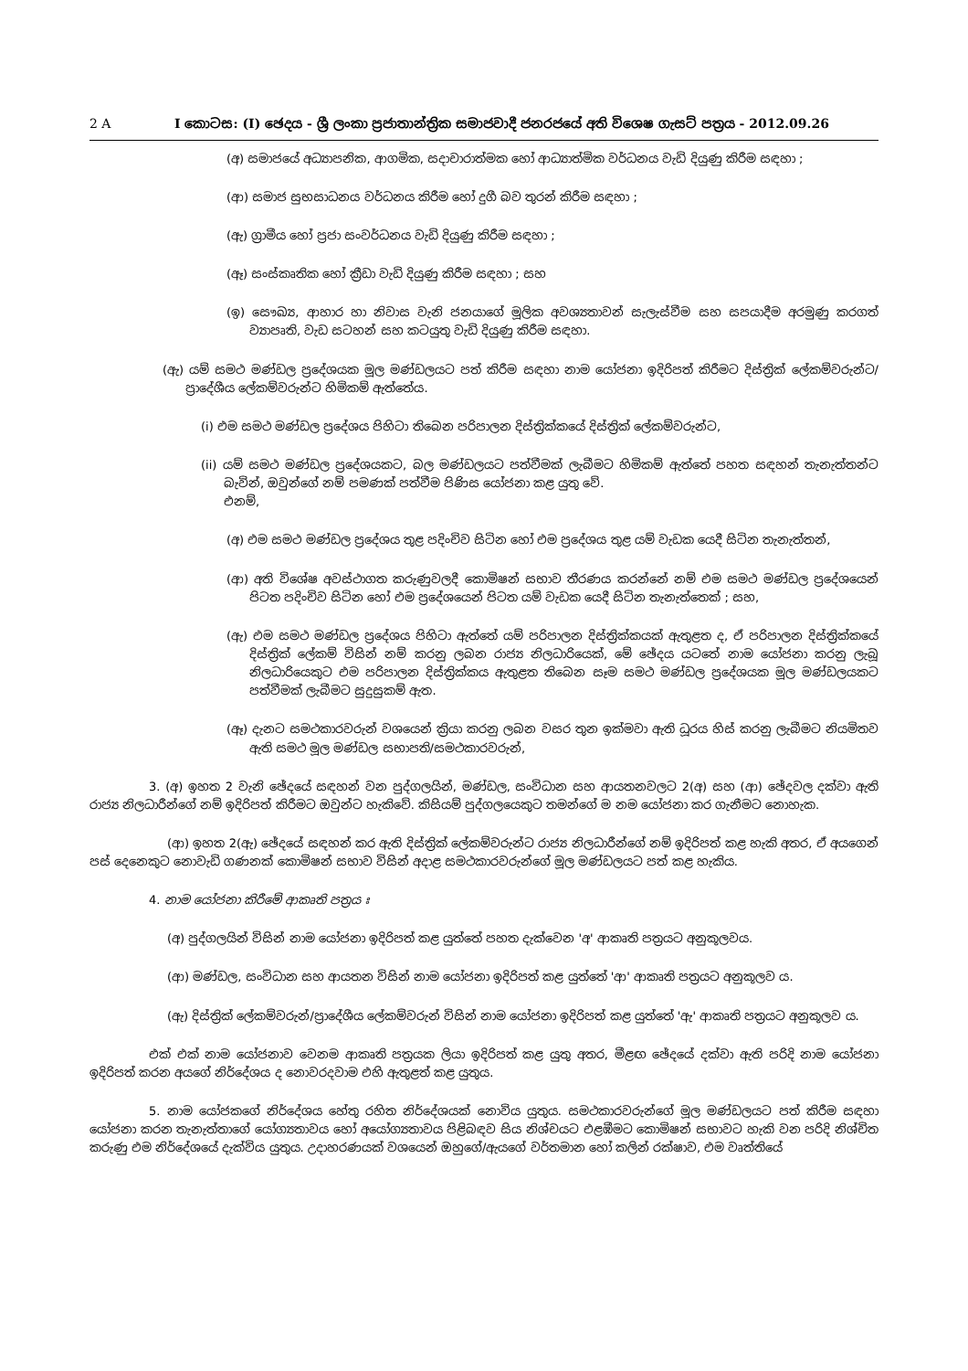2 A I කොටස: (I) ඡෙදය - ශ්‍රී ලංකා ප්‍රජාතාන්ත්‍රික සමාජවාදී ජනරජයේ අති විශෙෂ ගැසට් පත්‍රය - 2012.09.26
(අ) සමාජයේ අධ්‍යාපනික, ආගමික, සදාචාරාත්මක හෝ ආධ්‍යාත්මික වර්ධනය වැඩි දියුණු කිරීම සඳහා ;
(ආ) සමාජ සුභසාධනය වර්ධනය කිරීම හෝ දුගී බව තුරන් කිරීම සඳහා ;
(ඇ) ග්‍රාමීය හෝ ප්‍රජා සංවර්ධනය වැඩි දියුණු කිරීම සඳහා ;
(ඈ) සංස්කෘතික හෝ ක්‍රීඩා වැඩි දියුණු කිරීම සඳහා ; සහ
(ඉ) සෞඛ්‍ය, ආහාර හා නිවාස වැනි ජනයාගේ මූලික අවශ්‍යතාවන් සැලැස්වීම සහ සපයාදීම අරමුණු කරගත් ව්‍යාපෘති, වැඩ සටහන් සහ කටයුතු වැඩි දියුණු කිරීම සඳහා.
(ඇ) යම් සමථ මණ්ඩල ප්‍රදේශයක මූල මණ්ඩලයට පත් කිරීම සඳහා නාම යෝජනා ඉදිරිපත් කිරීමට දිස්ත්‍රික් ලේකම්වරුන්ට/ප්‍රාදේශීය ලේකම්වරුන්ට හිමිකම් ඇත්තේය.
(i) එම සමථ මණ්ඩල ප්‍රදේශය පිහිටා තිබෙන පරිපාලන දිස්ත්‍රික්කයේ දිස්ත්‍රික් ලේකම්වරුන්ට,
(ii) යම් සමථ මණ්ඩල ප්‍රදේශයකට, බල මණ්ඩලයට පත්වීමක් ලැබීමට හිමිකම් ඇත්තේ පහත සඳහන් තැනැත්තන්ට බැවින්, ඔවුන්ගේ නම් පමණක් පත්වීම පිණිස යෝජනා කළ යුතු වේ.
එනම්,
(අ) එම සමථ මණ්ඩල ප්‍රදේශය තුළ පදිංචිව සිටින හෝ එම ප්‍රදේශය තුළ යම් වැඩක යෙදී සිටින තැනැත්තන්,
(ආ) අති විශේෂ අවස්ථාගත කරුණුවලදී කොමිෂන් සභාව තීරණය කරන්නේ නම් එම සමථ මණ්ඩල ප්‍රදේශයෙන් පිටත පදිංචිව සිටින හෝ එම ප්‍රදේශයෙන් පිටත යම් වැඩක යෙදී සිටින තැනැත්තෙක් ; සහ,
(ඇ) එම සමථ මණ්ඩල ප්‍රදේශය පිහිටා ඇත්තේ යම් පරිපාලන දිස්ත්‍රික්කයක් ඇතුළත ද, ඒ පරිපාලන දිස්ත්‍රික්කයේ දිස්ත්‍රික් ලේකම් විසින් නම් කරනු ලබන රාජ්‍ය නිලධාරියෙක්, මේ ඡේදය යටතේ නාම යෝජනා කරනු ලැබූ නිලධාරියෙකුට එම පරිපාලන දිස්ත්‍රික්කය ඇතුළත තිබෙන සෑම සමථ මණ්ඩල ප්‍රදේශයක මූල මණ්ඩලයකට පත්වීමක් ලැබීමට සුදුසුකම් ඇත.
(ඈ) දැනට සමථකාරවරුන් වශයෙන් ක්‍රියා කරනු ලබන වසර තුන ඉක්මවා ඇති ධූරය හිස් කරනු ලැබීමට නියමිතව ඇති සමථ මූල මණ්ඩල සභාපති/සමථකාරවරුන්,
3. (අ) ඉහත 2 වැනි ඡේදයේ සඳහන් වන පුද්ගලයින්, මණ්ඩල, සංවිධාන සහ ආයතනවලට 2(අ) සහ (ආ) ඡේදවල දක්වා ඇති රාජ්‍ය නිලධාරීන්ගේ නම් ඉදිරිපත් කිරීමට ඔවුන්ට හැකිවේ. කිසියම් පුද්ගලයෙකුට තමන්ගේ ම නම යෝජනා කර ගැනීමට නොහැක.
(ආ) ඉහත 2(ඇ) ඡේදයේ සඳහන් කර ඇති දිස්ත්‍රික් ලේකම්වරුන්ට රාජ්‍ය නිලධාරීන්ගේ නම් ඉදිරිපත් කළ හැකි අතර, ඒ අයගෙන් පස් දෙනෙකුට නොවැඩි ගණනක් කොමිෂන් සභාව විසින් අදාළ සමථකාරවරුන්ගේ මූල මණ්ඩලයට පත් කළ හැකිය.
4. නාම යෝජනා කිරීමේ ආකෘති පත්‍රය ඃ
(අ) පුද්ගලයින් විසින් නාම යෝජනා ඉදිරිපත් කළ යුත්තේ පහත දැක්වෙන 'අ' ආකෘති පත්‍රයට අනුකූලවය.
(ආ) මණ්ඩල, සංවිධාන සහ ආයතන විසින් නාම යෝජනා ඉදිරිපත් කළ යුත්තේ 'ආ' ආකෘති පත්‍රයට අනුකූලව ය.
(ඇ) දිස්ත්‍රික් ලේකම්වරුන්/ප්‍රාදේශීය ලේකම්වරුන් විසින් නාම යෝජනා ඉදිරිපත් කළ යුත්තේ 'ඇ' ආකෘති පත්‍රයට අනුකූලව ය.
එක් එක් නාම යෝජනාව වෙනම ආකෘති පත්‍රයක ලියා ඉදිරිපත් කළ යුතු අතර, මීළඟ ඡේදයේ දක්වා ඇති පරිදි නාම යෝජනා ඉදිරිපත් කරන අයගේ නිර්දේශය ද නොවරදවාම එහි ඇතුළත් කළ යුතුය.
5. නාම යෝජකගේ නිර්දේශය හේතු රහිත නිර්දේශයක් නොවිය යුතුය. සමථකාරවරුන්ගේ මූල මණ්ඩලයට පත් කිරීම සඳහා යෝජනා කරන තැනැත්තාගේ යෝග්‍යතාවය හෝ අයෝග්‍යතාවය පිළිබඳව සිය නිශ්චයට එළඹීමට කොමිෂන් සභාවට හැකි වන පරිදි නිශ්චිත කරුණු එම නිර්දේශයේ දැක්විය යුතුය. උදාහරණයක් වශයෙන් ඔහුගේ/ඇයගේ වර්තමාන හෝ කලින් රක්ෂාව, එම වෘත්තියේ